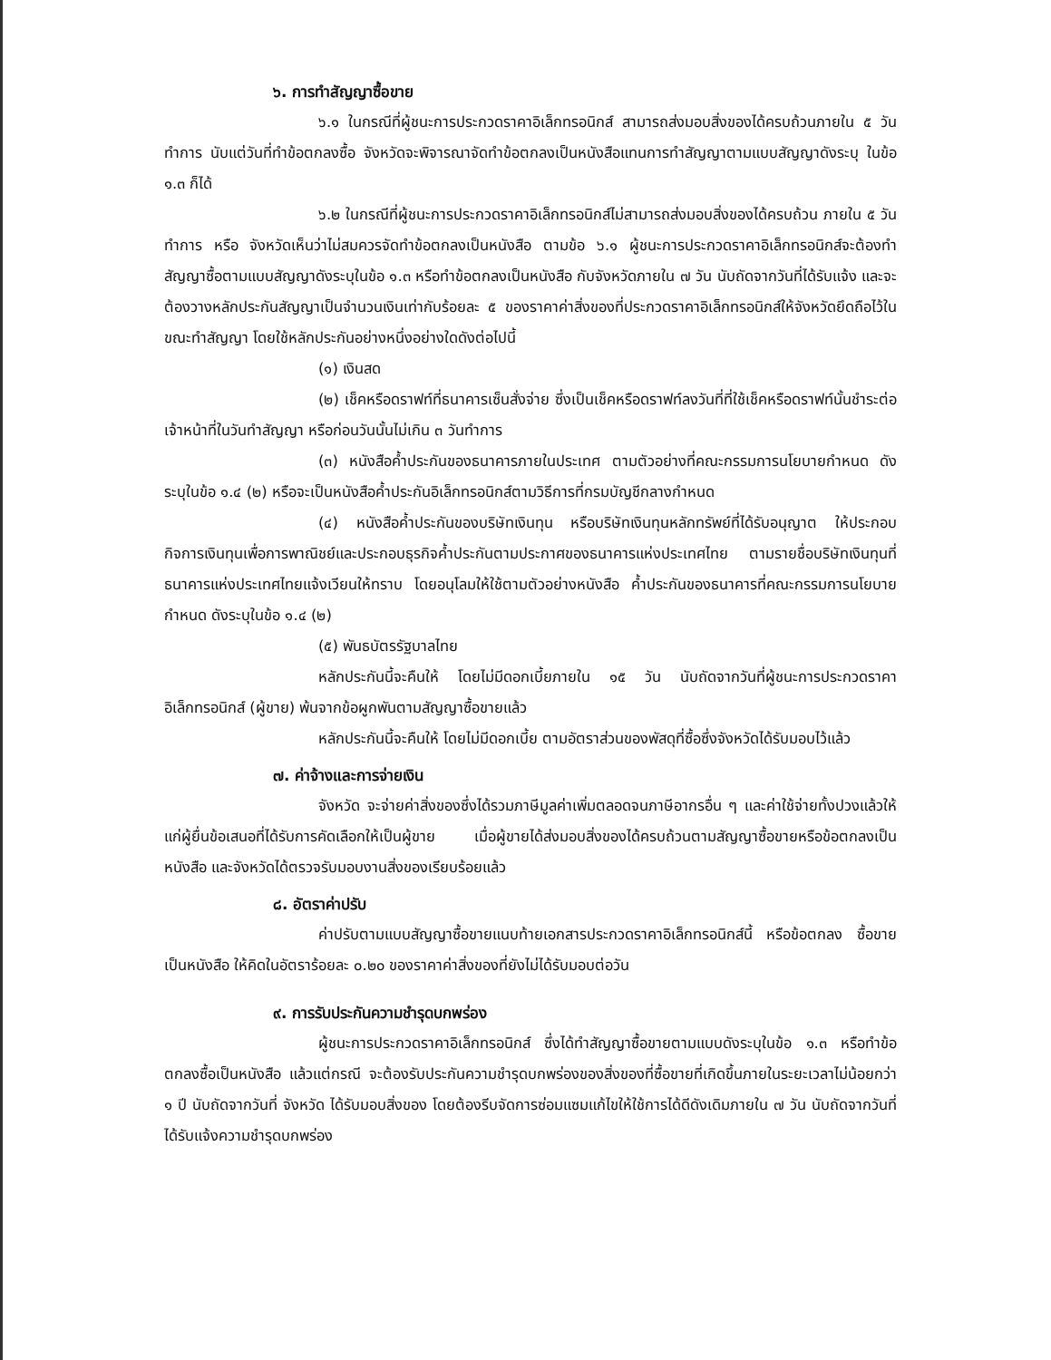๖. การทำสัญญาซื้อขาย
๖.๑ ในกรณีที่ผู้ชนะการประกวดราคาอิเล็กทรอนิกส์ สามารถส่งมอบสิ่งของได้ครบถ้วนภายใน ๕ วันทำการ นับแต่วันที่ทำข้อตกลงซื้อ จังหวัดจะพิจารณาจัดทำข้อตกลงเป็นหนังสือแทนการทำสัญญาตามแบบสัญญาดังระบุ ในข้อ ๑.๓ ก็ได้
๖.๒ ในกรณีที่ผู้ชนะการประกวดราคาอิเล็กทรอนิกส์ไม่สามารถส่งมอบสิ่งของได้ครบถ้วน ภายใน ๕ วันทำการ หรือ จังหวัดเห็นว่าไม่สมควรจัดทำข้อตกลงเป็นหนังสือ ตามข้อ ๖.๑ ผู้ชนะการประกวดราคาอิเล็กทรอนิกส์จะต้องทำสัญญาซื้อตามแบบสัญญาดังระบุในข้อ ๑.๓ หรือทำข้อตกลงเป็นหนังสือ กับจังหวัดภายใน ๗ วัน นับถัดจากวันที่ได้รับแจ้ง และจะต้องวางหลักประกันสัญญาเป็นจำนวนเงินเท่ากับร้อยละ ๕ ของราคาค่าสิ่งของที่ประกวดราคาอิเล็กทรอนิกส์ให้จังหวัดยึดถือไว้ในขณะทำสัญญา โดยใช้หลักประกันอย่างหนึ่งอย่างใดดังต่อไปนี้
(๑) เงินสด
(๒) เช็คหรือดราฟท์ที่ธนาคารเซ็นสั่งจ่าย ซึ่งเป็นเช็คหรือดราฟท์ลงวันที่ที่ใช้เช็คหรือดราฟท์นั้นชำระต่อเจ้าหน้าที่ในวันทำสัญญา หรือก่อนวันนั้นไม่เกิน ๓ วันทำการ
(๓) หนังสือค้ำประกันของธนาคารภายในประเทศ ตามตัวอย่างที่คณะกรรมการนโยบายกำหนด ดังระบุในข้อ ๑.๔ (๒) หรือจะเป็นหนังสือค้ำประกันอิเล็กทรอนิกส์ตามวิธีการที่กรมบัญชีกลางกำหนด
(๔) หนังสือค้ำประกันของบริษัทเงินทุน หรือบริษัทเงินทุนหลักทรัพย์ที่ได้รับอนุญาต ให้ประกอบกิจการเงินทุนเพื่อการพาณิชย์และประกอบธุรกิจค้ำประกันตามประกาศของธนาคารแห่งประเทศไทย ตามรายชื่อบริษัทเงินทุนที่ธนาคารแห่งประเทศไทยแจ้งเวียนให้ทราบ โดยอนุโลมให้ใช้ตามตัวอย่างหนังสือ ค้ำประกันของธนาคารที่คณะกรรมการนโยบายกำหนด ดังระบุในข้อ ๑.๔ (๒)
(๕) พันธบัตรรัฐบาลไทย
หลักประกันนี้จะคืนให้ โดยไม่มีดอกเบี้ยภายใน ๑๕ วัน นับถัดจากวันที่ผู้ชนะการประกวดราคาอิเล็กทรอนิกส์ (ผู้ขาย) พ้นจากข้อผูกพันตามสัญญาซื้อขายแล้ว
หลักประกันนี้จะคืนให้ โดยไม่มีดอกเบี้ย ตามอัตราส่วนของพัสดุที่ซื้อซึ่งจังหวัดได้รับมอบไว้แล้ว
๗. ค่าจ้างและการจ่ายเงิน
จังหวัด จะจ่ายค่าสิ่งของซึ่งได้รวมภาษีมูลค่าเพิ่มตลอดจนภาษีอากรอื่น ๆ และค่าใช้จ่ายทั้งปวงแล้วให้แก่ผู้ยื่นข้อเสนอที่ได้รับการคัดเลือกให้เป็นผู้ขาย เมื่อผู้ขายได้ส่งมอบสิ่งของได้ครบถ้วนตามสัญญาซื้อขายหรือข้อตกลงเป็นหนังสือ และจังหวัดได้ตรวจรับมอบงานสิ่งของเรียบร้อยแล้ว
๘. อัตราค่าปรับ
ค่าปรับตามแบบสัญญาซื้อขายแนบท้ายเอกสารประกวดราคาอิเล็กทรอนิกส์นี้ หรือข้อตกลง ซื้อขายเป็นหนังสือ ให้คิดในอัตราร้อยละ ๐.๒๐ ของราคาค่าสิ่งของที่ยังไม่ได้รับมอบต่อวัน
๙. การรับประกันความชำรุดบกพร่อง
ผู้ชนะการประกวดราคาอิเล็กทรอนิกส์ ซึ่งได้ทำสัญญาซื้อขายตามแบบดังระบุในข้อ ๑.๓ หรือทำข้อตกลงซื้อเป็นหนังสือ แล้วแต่กรณี จะต้องรับประกันความชำรุดบกพร่องของสิ่งของที่ซื้อขายที่เกิดขึ้นภายในระยะเวลาไม่น้อยกว่า ๑ ปี นับถัดจากวันที่ จังหวัด ได้รับมอบสิ่งของ โดยต้องรีบจัดการซ่อมแซมแก้ไขให้ใช้การได้ดีดังเดิมภายใน ๗ วัน นับถัดจากวันที่ได้รับแจ้งความชำรุดบกพร่อง